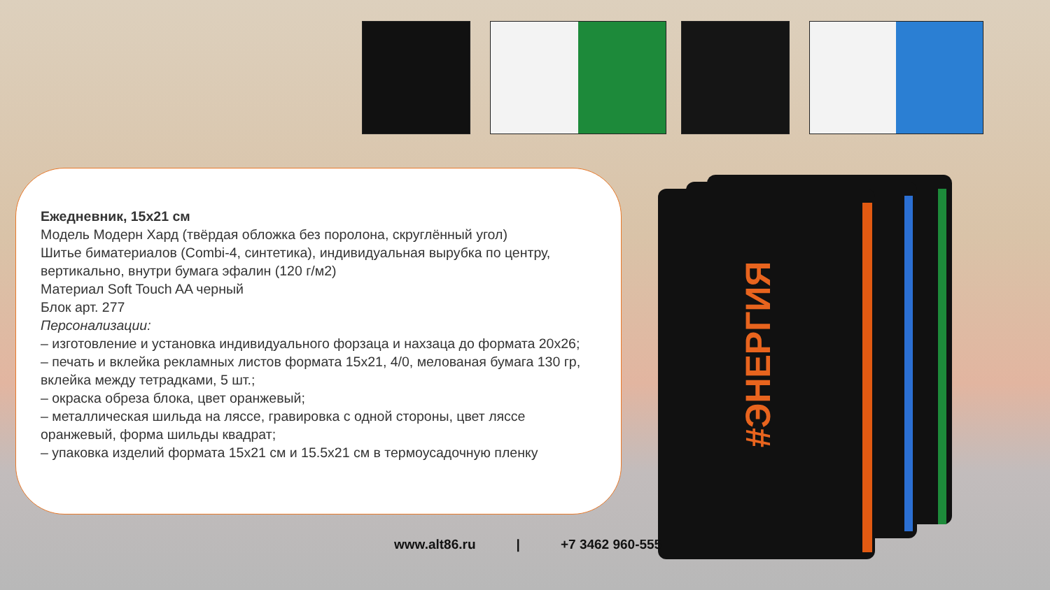Ежедневник, 15х21 см
Модель Модерн Хард (твёрдая обложка без поролона, скруглённый угол)
Шитье биматериалов (Combi-4, синтетика), индивидуальная вырубка по центру, вертикально, внутри бумага эфалин (120 г/м2)
Материал Soft Touch AA черный
Блок арт. 277
Персонализации:
– изготовление и установка индивидуального форзаца и нахзаца до формата 20х26;
– печать и вклейка рекламных листов формата 15х21, 4/0, мелованая бумага 130 гр, вклейка между тетрадками, 5 шт.;
– окраска обреза блока, цвет оранжевый;
– металлическая шильда на ляссе, гравировка с одной стороны, цвет ляссе оранжевый, форма шильды квадрат;
– упаковка изделий формата 15х21 см и 15.5х21 см в термоусадочную пленку
#ЭНЕРГИЯ
www.alt86.ru | +7 3462 960-555